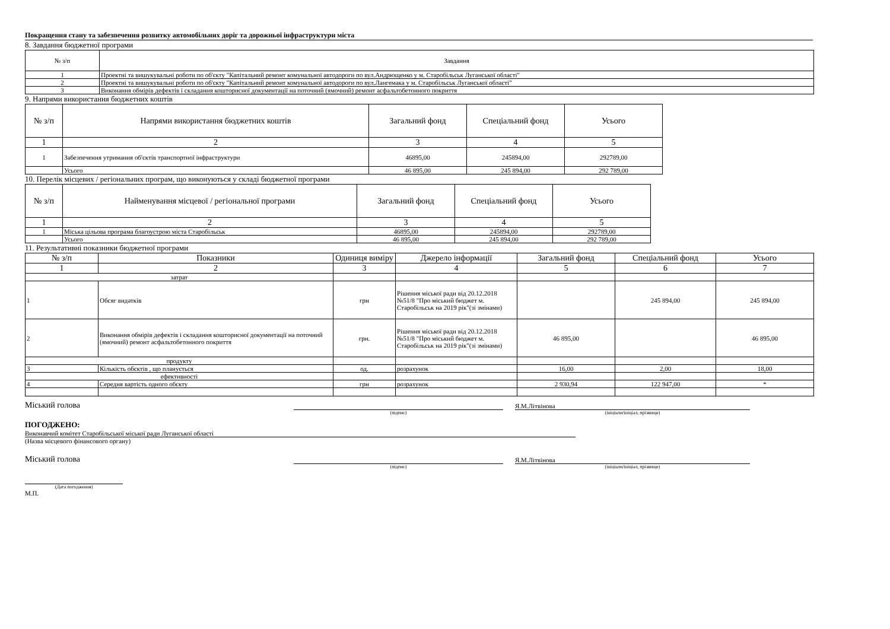Покращення стану та забезпечення розвитку автомобільних доріг та дорожньої інфраструктури міста
8. Завдання бюджетної програми
| № з/п | Завдання |
| --- | --- |
| 1 | Проектні та вишукувальні роботи по об'єкту "Капітальний ремонт комунальної автодороги по вул.Андрющенко у м. Старобільськ Луганської області" |
| 2 | Проектні та вишукувальні роботи по об'єкту "Капітальний ремонт комунальної автодороги по вул.Лангемака у м. Старобільськ Луганської області" |
| 3 | Виконання обмірів дефектів і складання кошторисної документації на поточний (ямочний) ремонт асфальтобетонного покриття |
9. Напрями використання бюджетних коштів
| № з/п | Напрями використання бюджетних коштів | Загальний фонд | Спеціальний фонд | Усього |
| --- | --- | --- | --- | --- |
| 1 | 2 | 3 | 4 | 5 |
| 1 | Забезпечення утримання об'єктів транспортної інфраструктури | 46895,00 | 245894,00 | 292789,00 |
| | Усього | 46 895,00 | 245 894,00 | 292 789,00 |
10. Перелік місцевих / регіональних програм, що виконуються у складі бюджетної програми
| № з/п | Найменування місцевої / регіональної програми | Загальний фонд | Спеціальний фонд | Усього |
| --- | --- | --- | --- | --- |
| 1 | 2 | 3 | 4 | 5 |
| 1 | Міська цільова програма благоустрою міста Старобільськ | 46895,00 | 245894,00 | 292789,00 |
| | Усього | 46 895,00 | 245 894,00 | 292 789,00 |
11. Результативні показники бюджетної програми
| № з/п | Показники | Одиниця виміру | Джерело інформації | Загальний фонд | Спеціальний фонд | Усього |
| --- | --- | --- | --- | --- | --- | --- |
| 1 | 2 | 3 | 4 | 5 | 6 | 7 |
| затрат | | | | | | |
| 1 | Обсяг видатків | грн | Рішення міської ради від 20.12.2018 №51/8 "Про міський бюджет м. Старобільськ на 2019 рік"(зі змінами) | | 245 894,00 | 245 894,00 |
| 2 | Виконання обмірів дефектів і складання кошторисної документації на поточний (ямочний) ремонт асфальтобетонного покриття | грн. | Рішення міської ради від 20.12.2018 №51/8 "Про міський бюджет м. Старобільськ на 2019 рік"(зі змінами) | 46 895,00 | | 46 895,00 |
| продукту | | | | | | |
| 3 | Кількість обєктів , що планується | од. | розрахунок | 16,00 | 2,00 | 18,00 |
| ефективності | | | | | | |
| 4 | Середня вартість одного обєкту | грн | розрахунок | 2 930,94 | 122 947,00 | * |
Міський голова
Я.М.Літвінова
(підпис) (ініціали/ініціал, прізвище)
ПОГОДЖЕНО:
Виконавчий комітет Старобільської міської ради Луганської області
(Назва місцевого фінансового органу)
Міський голова
Я.М.Літвінова
(підпис) (ініціали/ініціал, прізвище)
(Дата погодження)
М.П.